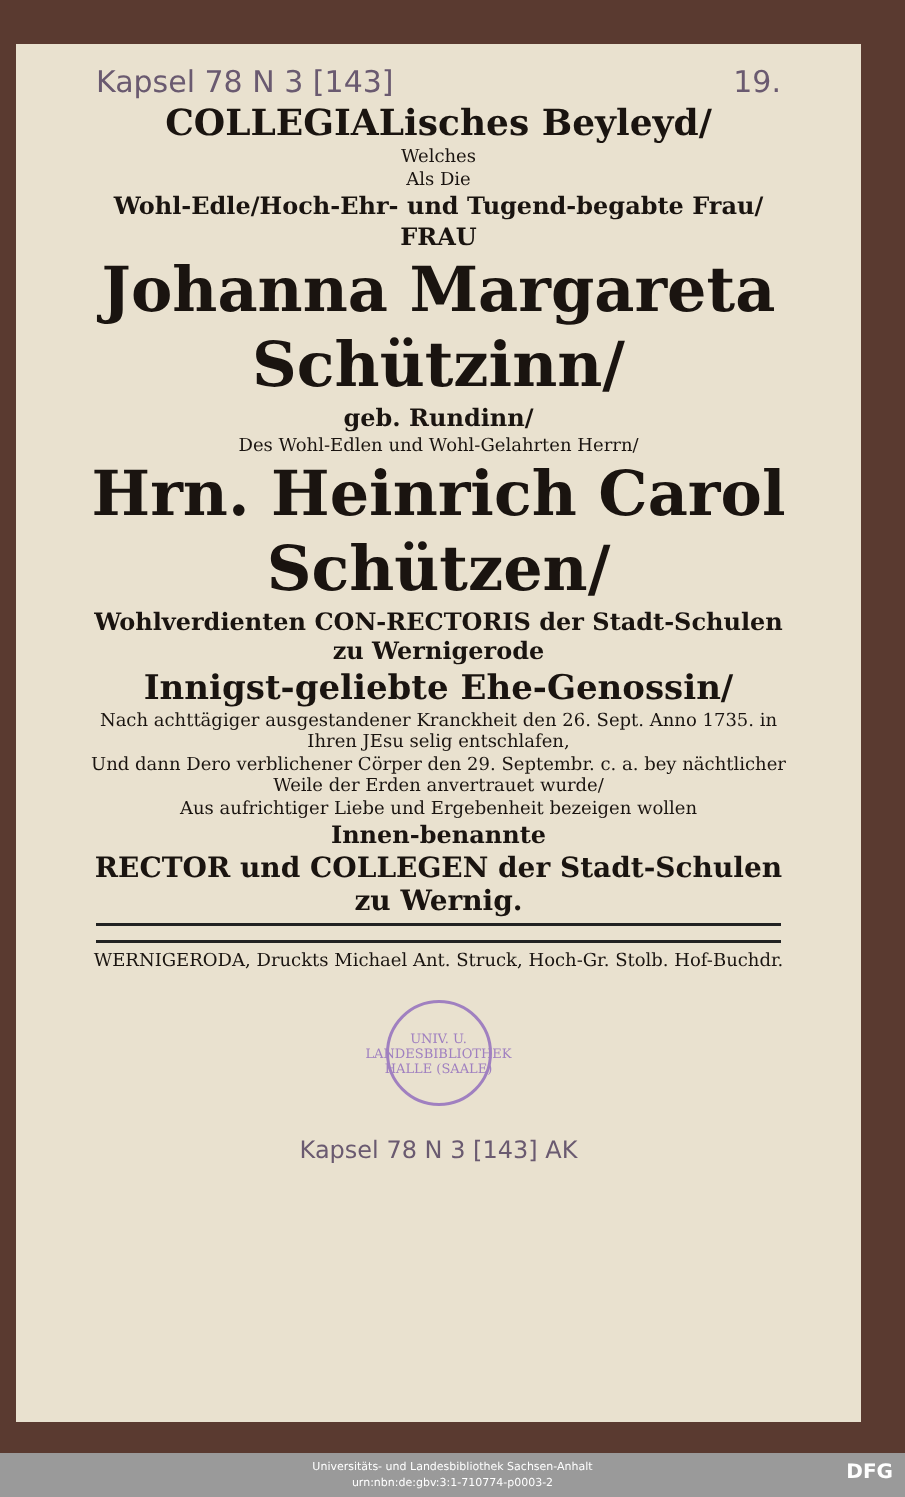Kapsel 78 N 3 [143] 19.
COLLEGIALisches Beyleyd/
Welches
Als Die
Wohl-Edle/Hoch-Ehr- und Tugend-begabte Frau/
FRAU
Johanna Margareta
Schützinn/
geb. Rundinn/
Des Wohl-Edlen und Wohl-Gelahrten Herrn/
Hrn. Heinrich Carol
Schützen/
Wohlverdienten CON-RECTORIS der Stadt-Schulen zu Wernigerode
Innigst-geliebte Ehe-Genossin/
Nach achttägiger ausgestandener Kranckheit den 26. Sept. Anno 1735. in Ihren JEsu selig entschlafen,
Und dann Dero verblichener Cörper den 29. Septembr. c. a. bey nächtlicher Weile der Erden anvertrauet wurde/
Aus aufrichtiger Liebe und Ergebenheit bezeigen wollen
Innen-benannte
RECTOR und COLLEGEN der Stadt-Schulen zu Wernig.
WERNIGERODA, Druckts Michael Ant. Struck, Hoch-Gr. Stolb. Hof-Buchdr.
UNIV. U. LANDESBIBLIOTHEK HALLE (SAALE)
Kapsel 78 N 3 [143] AK
Universitäts- und Landesbibliothek Sachsen-Anhalt
urn:nbn:de:gbv:3:1-710774-p0003-2
DFG